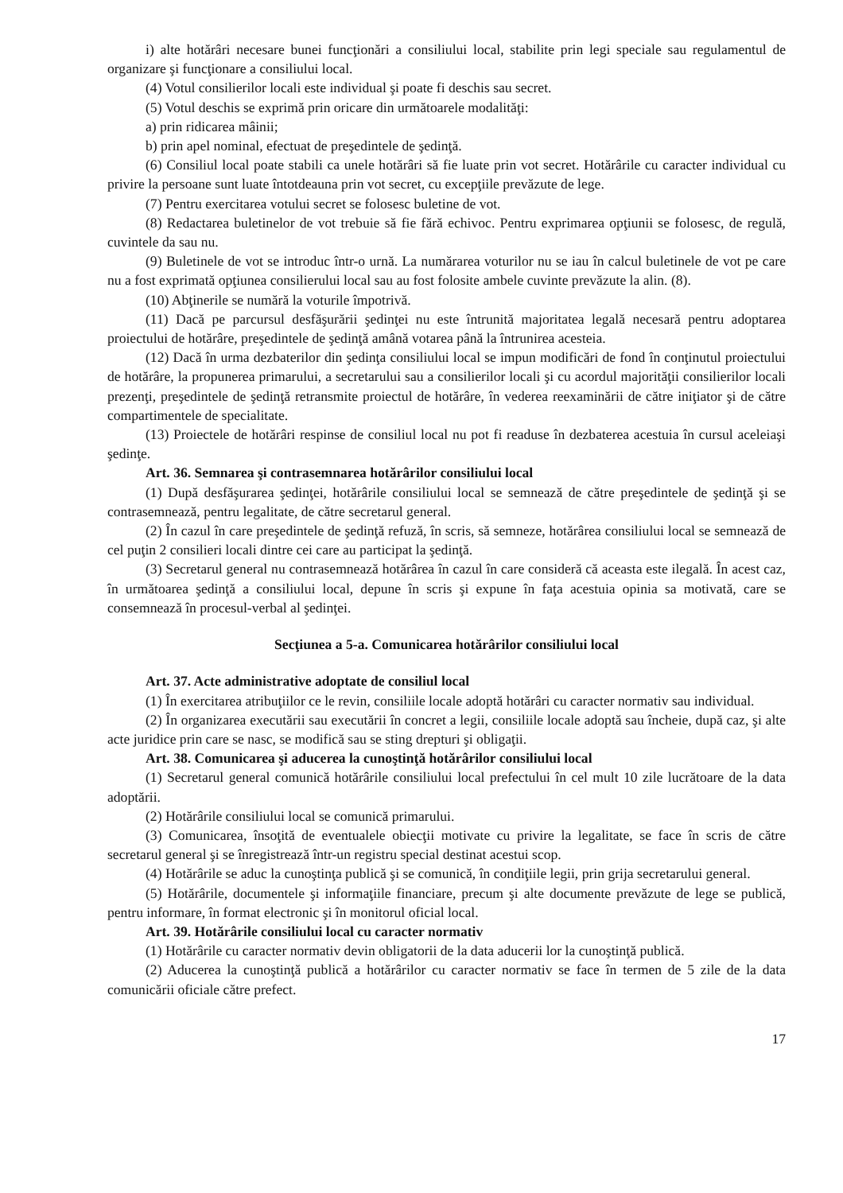i) alte hotărâri necesare bunei funcţionări a consiliului local, stabilite prin legi speciale sau regulamentul de organizare şi funcţionare a consiliului local.
(4) Votul consilierilor locali este individual şi poate fi deschis sau secret.
(5) Votul deschis se exprimă prin oricare din următoarele modalităţi:
a) prin ridicarea mâinii;
b) prin apel nominal, efectuat de preşedintele de şedinţă.
(6) Consiliul local poate stabili ca unele hotărâri să fie luate prin vot secret. Hotărârile cu caracter individual cu privire la persoane sunt luate întotdeauna prin vot secret, cu excepţiile prevăzute de lege.
(7) Pentru exercitarea votului secret se folosesc buletine de vot.
(8) Redactarea buletinelor de vot trebuie să fie fără echivoc. Pentru exprimarea opţiunii se folosesc, de regulă, cuvintele da sau nu.
(9) Buletinele de vot se introduc într-o urnă. La numărarea voturilor nu se iau în calcul buletinele de vot pe care nu a fost exprimată opţiunea consilierului local sau au fost folosite ambele cuvinte prevăzute la alin. (8).
(10) Abţinerile se numără la voturile împotrivă.
(11) Dacă pe parcursul desfăşurării şedinţei nu este întrunită majoritatea legală necesară pentru adoptarea proiectului de hotărâre, preşedintele de şedinţă amână votarea până la întrunirea acesteia.
(12) Dacă în urma dezbaterilor din şedinţa consiliului local se impun modificări de fond în conţinutul proiectului de hotărâre, la propunerea primarului, a secretarului sau a consilierilor locali şi cu acordul majorităţii consilierilor locali prezenţi, preşedintele de şedinţă retransmite proiectul de hotărâre, în vederea reexaminării de către iniţiator şi de către compartimentele de specialitate.
(13) Proiectele de hotărâri respinse de consiliul local nu pot fi readuse în dezbaterea acestuia în cursul aceleiaşi şedinţe.
Art. 36. Semnarea şi contrasemnarea hotărârilor consiliului local
(1) După desfăşurarea şedinţei, hotărârile consiliului local se semnează de către preşedintele de şedinţă şi se contrasemnează, pentru legalitate, de către secretarul general.
(2) În cazul în care preşedintele de şedinţă refuză, în scris, să semneze, hotărârea consiliului local se semnează de cel puţin 2 consilieri locali dintre cei care au participat la şedinţă.
(3) Secretarul general nu contrasemnează hotărârea în cazul în care consideră că aceasta este ilegală. În acest caz, în următoarea şedinţă a consiliului local, depune în scris şi expune în faţa acestuia opinia sa motivată, care se consemnează în procesul-verbal al şedinţei.
Secţiunea a 5-a. Comunicarea hotărârilor consiliului local
Art. 37. Acte administrative adoptate de consiliul local
(1) În exercitarea atribuţiilor ce le revin, consiliile locale adoptă hotărâri cu caracter normativ sau individual.
(2) În organizarea executării sau executării în concret a legii, consiliile locale adoptă sau încheie, după caz, şi alte acte juridice prin care se nasc, se modifică sau se sting drepturi şi obligaţii.
Art. 38. Comunicarea şi aducerea la cunoştinţă hotărârilor consiliului local
(1) Secretarul general comunică hotărârile consiliului local prefectului în cel mult 10 zile lucrătoare de la data adoptării.
(2) Hotărârile consiliului local se comunică primarului.
(3) Comunicarea, însoţită de eventualele obiecţii motivate cu privire la legalitate, se face în scris de către secretarul general şi se înregistrează într-un registru special destinat acestui scop.
(4) Hotărârile se aduc la cunoştinţa publică şi se comunică, în condiţiile legii, prin grija secretarului general.
(5) Hotărârile, documentele şi informaţiile financiare, precum şi alte documente prevăzute de lege se publică, pentru informare, în format electronic şi în monitorul oficial local.
Art. 39. Hotărârile consiliului local cu caracter normativ
(1) Hotărârile cu caracter normativ devin obligatorii de la data aducerii lor la cunoştinţă publică.
(2) Aducerea la cunoştinţă publică a hotărârilor cu caracter normativ se face în termen de 5 zile de la data comunicării oficiale către prefect.
17